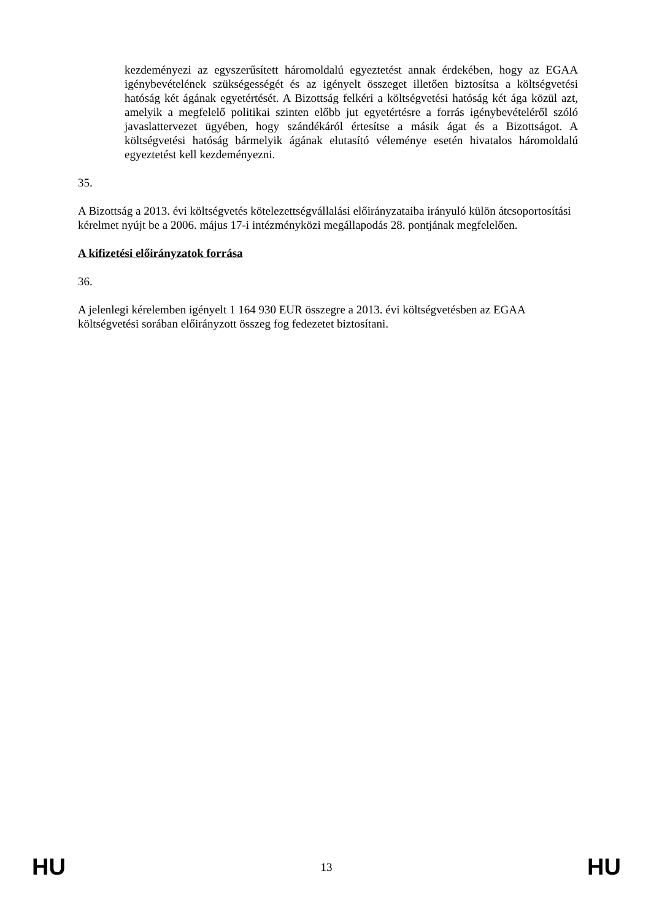kezdeményezi az egyszerűsített háromoldalú egyeztetést annak érdekében, hogy az EGAA igénybevételének szükségességét és az igényelt összeget illetően biztosítsa a költségvetési hatóság két ágának egyetértését. A Bizottság felkéri a költségvetési hatóság két ága közül azt, amelyik a megfelelő politikai szinten előbb jut egyetértésre a forrás igénybevételéről szóló javaslattervezet ügyében, hogy szándékáról értesítse a másik ágat és a Bizottságot. A költségvetési hatóság bármelyik ágának elutasító véleménye esetén hivatalos háromoldalú egyeztetést kell kezdeményezni.
35.
A Bizottság a 2013. évi költségvetés kötelezettségvállalási előirányzataiba irányuló külön átcsoportosítási kérelmet nyújt be a 2006. május 17-i intézményközi megállapodás 28. pontjának megfelelően.
A kifizetési előirányzatok forrása
36.
A jelenlegi kérelemben igényelt 1 164 930 EUR összegre a 2013. évi költségvetésben az EGAA költségvetési sorában előirányzott összeg fog fedezetet biztosítani.
HU 13 HU